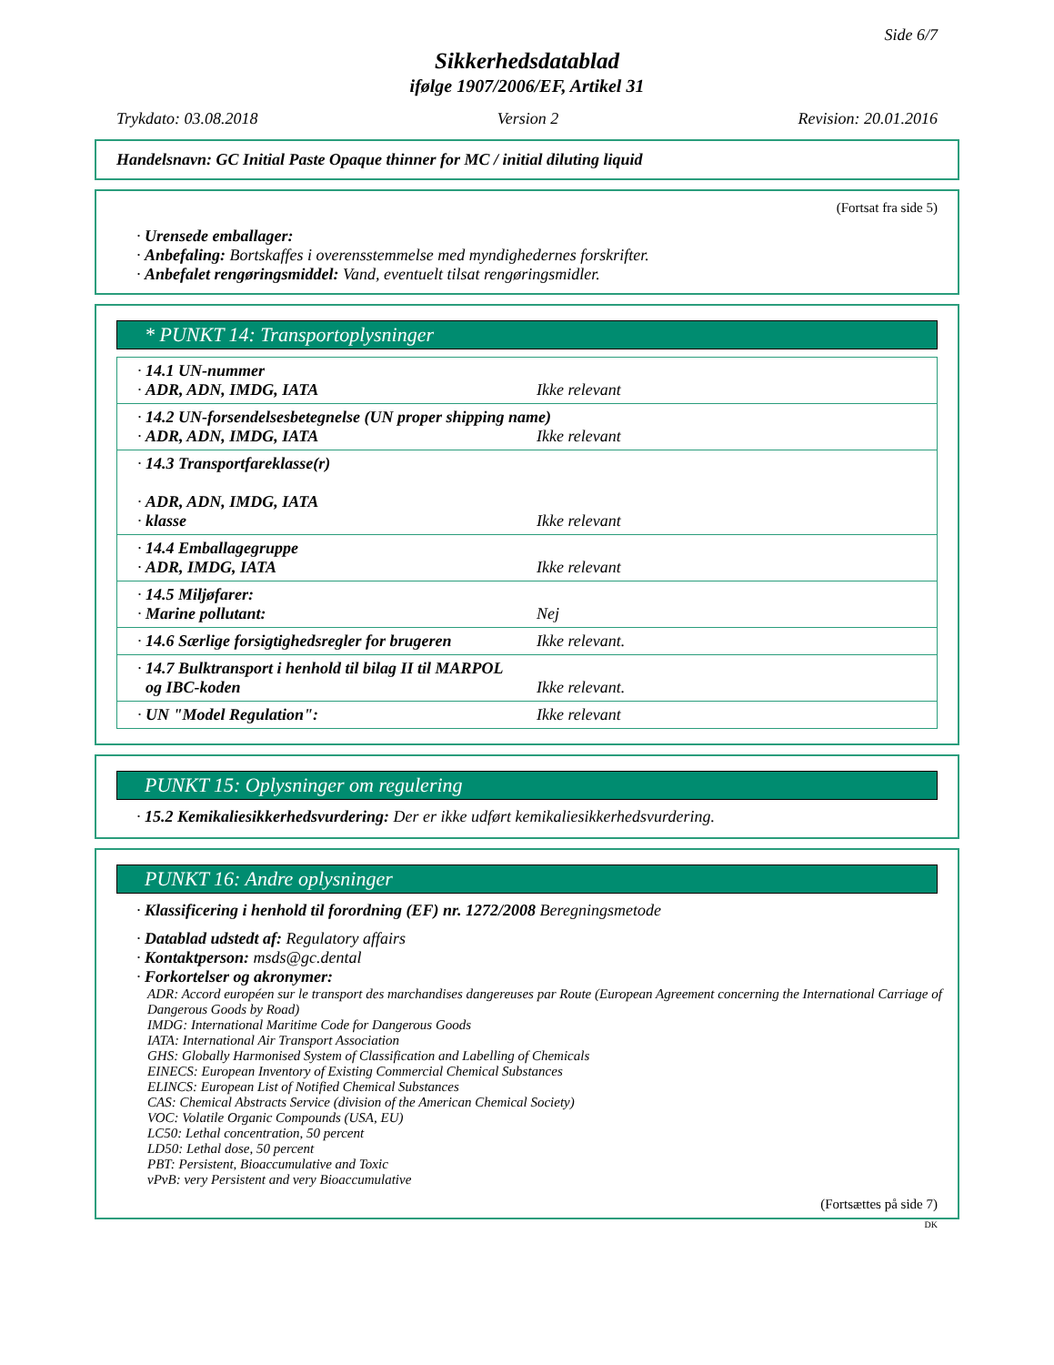Side 6/7
Sikkerhedsdatablad
ifølge 1907/2006/EF, Artikel 31
Trykdato: 03.08.2018 Version 2 Revision: 20.01.2016
Handelsnavn: GC Initial Paste Opaque thinner for MC / initial diluting liquid
(Fortsat fra side 5)
· Urensede emballager:
· Anbefaling: Bortskaffes i overensstemmelse med myndighedernes forskrifter.
· Anbefalet rengøringsmiddel: Vand, eventuelt tilsat rengøringsmidler.
* PUNKT 14: Transportoplysninger
| · 14.1 UN-nummer · ADR, ADN, IMDG, IATA Ikke relevant |
| · 14.2 UN-forsendelsesbetegnelse (UN proper shipping name) · ADR, ADN, IMDG, IATA Ikke relevant |
| · 14.3 Transportfareklasse(r) · ADR, ADN, IMDG, IATA · klasse Ikke relevant |
| · 14.4 Emballagegruppe · ADR, IMDG, IATA Ikke relevant |
| · 14.5 Miljøfarer: · Marine pollutant: Nej |
| · 14.6 Særlige forsigtighedsregler for brugeren Ikke relevant. |
| · 14.7 Bulktransport i henhold til bilag II til MARPOL og IBC-koden Ikke relevant. |
| · UN "Model Regulation": Ikke relevant |
PUNKT 15: Oplysninger om regulering
· 15.2 Kemikaliesikkerhedsvurdering: Der er ikke udført kemikaliesikkerhedsvurdering.
PUNKT 16: Andre oplysninger
· Klassificering i henhold til forordning (EF) nr. 1272/2008 Beregningsmetode
· Datablad udstedt af: Regulatory affairs
· Kontaktperson: msds@gc.dental
· Forkortelser og akronymer:
ADR: Accord européen sur le transport des marchandises dangereuses par Route (European Agreement concerning the International Carriage of Dangerous Goods by Road)
IMDG: International Maritime Code for Dangerous Goods
IATA: International Air Transport Association
GHS: Globally Harmonised System of Classification and Labelling of Chemicals
EINECS: European Inventory of Existing Commercial Chemical Substances
ELINCS: European List of Notified Chemical Substances
CAS: Chemical Abstracts Service (division of the American Chemical Society)
VOC: Volatile Organic Compounds (USA, EU)
LC50: Lethal concentration, 50 percent
LD50: Lethal dose, 50 percent
PBT: Persistent, Bioaccumulative and Toxic
vPvB: very Persistent and very Bioaccumulative
(Fortsættes på side 7)
DK